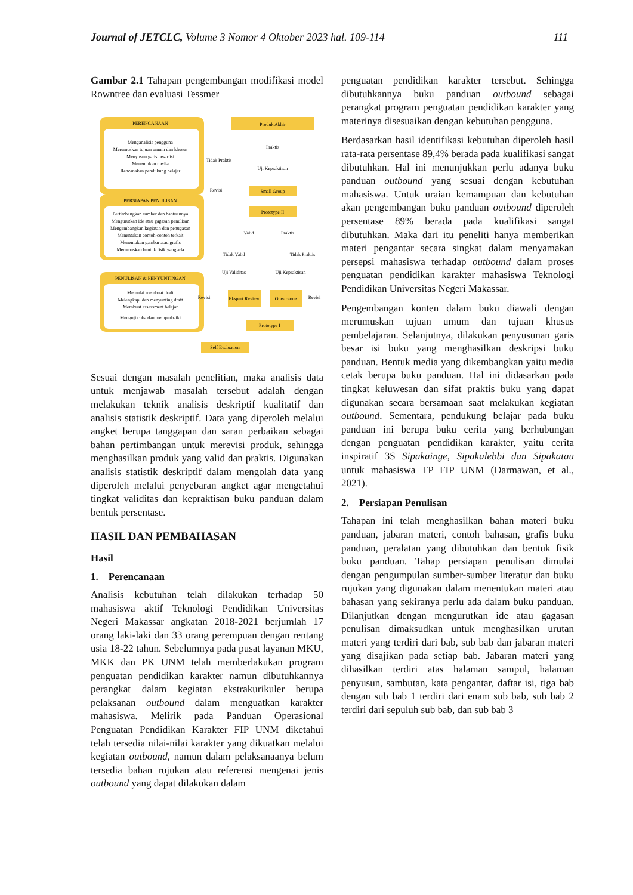Journal of JETCLC, Volume 3 Nomor 4 Oktober 2023 hal. 109-114 111
Gambar 2.1 Tahapan pengembangan modifikasi model Rowntree dan evaluasi Tessmer
PERENCANAAN
Menganalisis pengguna
Merumuskan tujuan umum dan khusus
Menyusun garis besar isi
Menentukan media
Rencanakan pendukung belajar
PERSIAPAN PENULISAN
Pertimbangkan sumber dan bantuannya
Mengurutkan ide atau gagasan penulisan
Mengembangkan kegiatan dan penugasan
Menentukan contoh-contoh terkait
Menentukan gambar atau grafis
Merumuskan bentuk fisik yang ada
PENULISAN & PENYUNTINGAN
Memulai membuat draft
Melengkapi dan menyunting draft
Membuat assessment belajar
Menguji coba dan memperbaiki
Produk Akhir
Praktis
Tidak Praktis
Uji Kepraktisan
Revisi
Small Group
Prototype II
Valid
Praktis
Tidak Valid
Tidak Praktis
Uji Validitas
Uji Kepraktisan
Revisi
Ekspert Review
One-to-one
Revisi
Prototype I
Self Evaluation
Sesuai dengan masalah penelitian, maka analisis data untuk menjawab masalah tersebut adalah dengan melakukan teknik analisis deskriptif kualitatif dan analisis statistik deskriptif. Data yang diperoleh melalui angket berupa tanggapan dan saran perbaikan sebagai bahan pertimbangan untuk merevisi produk, sehingga menghasilkan produk yang valid dan praktis. Digunakan analisis statistik deskriptif dalam mengolah data yang diperoleh melalui penyebaran angket agar mengetahui tingkat validitas dan kepraktisan buku panduan dalam bentuk persentase.
HASIL DAN PEMBAHASAN
Hasil
1. Perencanaan
Analisis kebutuhan telah dilakukan terhadap 50 mahasiswa aktif Teknologi Pendidikan Universitas Negeri Makassar angkatan 2018-2021 berjumlah 17 orang laki-laki dan 33 orang perempuan dengan rentang usia 18-22 tahun. Sebelumnya pada pusat layanan MKU, MKK dan PK UNM telah memberlakukan program penguatan pendidikan karakter namun dibutuhkannya perangkat dalam kegiatan ekstrakurikuler berupa pelaksanan outbound dalam menguatkan karakter mahasiswa. Melirik pada Panduan Operasional Penguatan Pendidikan Karakter FIP UNM diketahui telah tersedia nilai-nilai karakter yang dikuatkan melalui kegiatan outbound, namun dalam pelaksanaanya belum tersedia bahan rujukan atau referensi mengenai jenis outbound yang dapat dilakukan dalam
penguatan pendidikan karakter tersebut. Sehingga dibutuhkannya buku panduan outbound sebagai perangkat program penguatan pendidikan karakter yang materinya disesuaikan dengan kebutuhan pengguna.
Berdasarkan hasil identifikasi kebutuhan diperoleh hasil rata-rata persentase 89,4% berada pada kualifikasi sangat dibutuhkan. Hal ini menunjukkan perlu adanya buku panduan outbound yang sesuai dengan kebutuhan mahasiswa. Untuk uraian kemampuan dan kebutuhan akan pengembangan buku panduan outbound diperoleh persentase 89% berada pada kualifikasi sangat dibutuhkan. Maka dari itu peneliti hanya memberikan materi pengantar secara singkat dalam menyamakan persepsi mahasiswa terhadap outbound dalam proses penguatan pendidikan karakter mahasiswa Teknologi Pendidikan Universitas Negeri Makassar.
Pengembangan konten dalam buku diawali dengan merumuskan tujuan umum dan tujuan khusus pembelajaran. Selanjutnya, dilakukan penyusunan garis besar isi buku yang menghasilkan deskripsi buku panduan. Bentuk media yang dikembangkan yaitu media cetak berupa buku panduan. Hal ini didasarkan pada tingkat keluwesan dan sifat praktis buku yang dapat digunakan secara bersamaan saat melakukan kegiatan outbound. Sementara, pendukung belajar pada buku panduan ini berupa buku cerita yang berhubungan dengan penguatan pendidikan karakter, yaitu cerita inspiratif 3S Sipakainge, Sipakalebbi dan Sipakatau untuk mahasiswa TP FIP UNM (Darmawan, et al., 2021).
2. Persiapan Penulisan
Tahapan ini telah menghasilkan bahan materi buku panduan, jabaran materi, contoh bahasan, grafis buku panduan, peralatan yang dibutuhkan dan bentuk fisik buku panduan. Tahap persiapan penulisan dimulai dengan pengumpulan sumber-sumber literatur dan buku rujukan yang digunakan dalam menentukan materi atau bahasan yang sekiranya perlu ada dalam buku panduan. Dilanjutkan dengan mengurutkan ide atau gagasan penulisan dimaksudkan untuk menghasilkan urutan materi yang terdiri dari bab, sub bab dan jabaran materi yang disajikan pada setiap bab. Jabaran materi yang dihasilkan terdiri atas halaman sampul, halaman penyusun, sambutan, kata pengantar, daftar isi, tiga bab dengan sub bab 1 terdiri dari enam sub bab, sub bab 2 terdiri dari sepuluh sub bab, dan sub bab 3